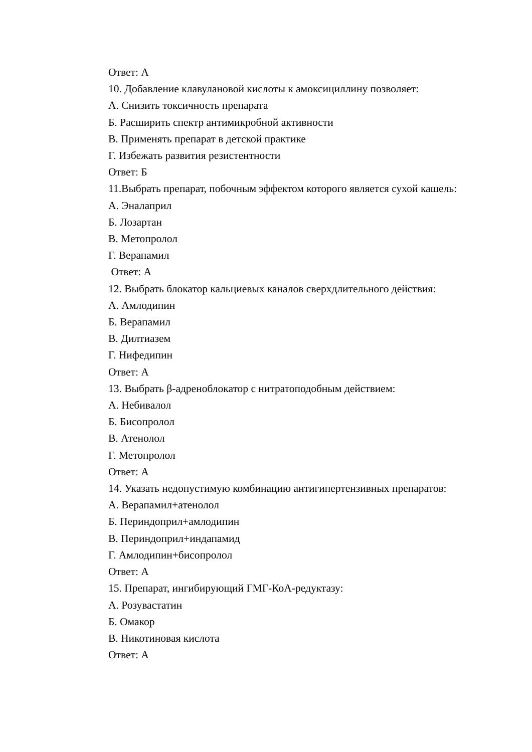Ответ: А
10. Добавление клавулановой кислоты к амоксициллину позволяет:
А. Снизить токсичность препарата
Б. Расширить спектр антимикробной активности
В. Применять препарат в детской практике
Г. Избежать развития резистентности
Ответ: Б
11.Выбрать препарат, побочным эффектом которого является сухой кашель:
А. Эналаприл
Б. Лозартан
В. Метопролол
Г. Верапамил
Ответ: А
12. Выбрать блокатор кальциевых каналов сверхдлительного действия:
А. Амлодипин
Б. Верапамил
В. Дилтиазем
Г. Нифедипин
Ответ: А
13. Выбрать β-адреноблокатор с нитратоподобным действием:
А. Небивалол
Б. Бисопролол
В. Атенолол
Г. Метопролол
Ответ: А
14. Указать недопустимую комбинацию антигипертензивных препаратов:
А. Верапамил+атенолол
Б. Периндоприл+амлодипин
В. Периндоприл+индапамид
Г. Амлодипин+бисопролол
Ответ: А
15. Препарат, ингибирующий ГМГ-КоА-редуктазу:
А. Розувастатин
Б. Омакор
В. Никотиновая кислота
Ответ: А